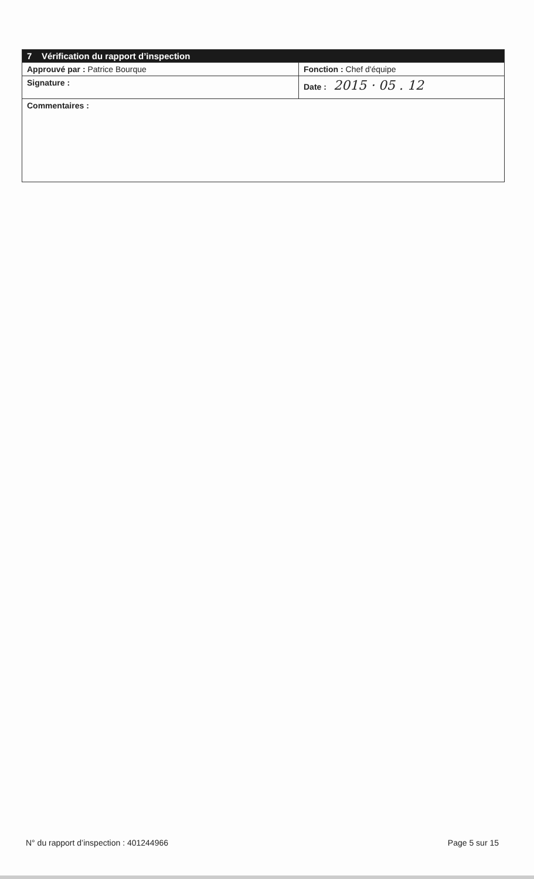| 7 Vérification du rapport d’inspection | |
| --- | --- |
| Approuvé par : Patrice Bourque | Fonction : Chef d'équipe |
| Signature : | Date : 2015 · 05 . 12 |
| Commentaires : | |
N° du rapport d’inspection : 401244966 Page 5 sur 15